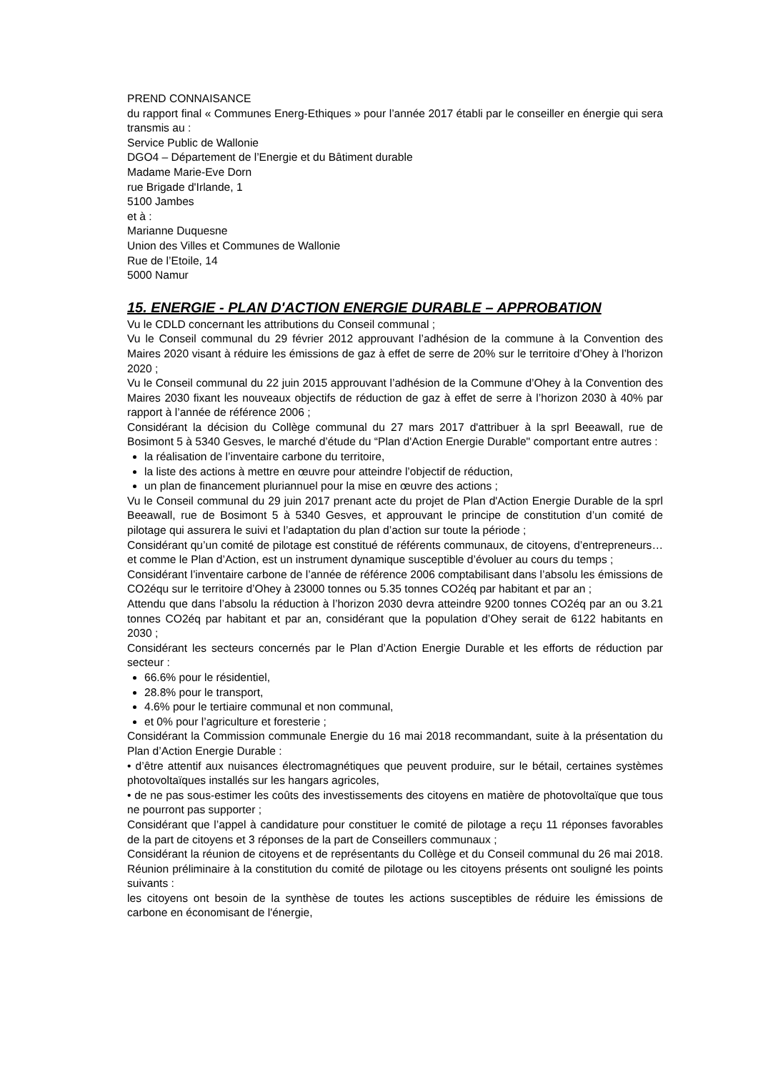PREND CONNAISANCE
du rapport final « Communes Energ-Ethiques » pour l’année 2017 établi par le conseiller en énergie qui sera transmis au :
Service Public de Wallonie
DGO4 – Département de l’Energie et du Bâtiment durable
Madame Marie-Eve Dorn
rue Brigade d'Irlande, 1
5100 Jambes
et à :
Marianne Duquesne
Union des Villes et Communes de Wallonie
Rue de l’Etoile, 14
5000 Namur
15. ENERGIE - PLAN D'ACTION ENERGIE DURABLE – APPROBATION
Vu le CDLD concernant les attributions du Conseil communal ;
Vu le Conseil communal du 29 février 2012 approuvant l’adhésion de la commune à la Convention des Maires 2020 visant à réduire les émissions de gaz à effet de serre de 20% sur le territoire d’Ohey à l’horizon 2020 ;
Vu le Conseil communal du 22 juin 2015 approuvant l’adhésion de la Commune d’Ohey à la Convention des Maires 2030 fixant les nouveaux objectifs de réduction de gaz à effet de serre à l’horizon 2030 à 40% par rapport à l’année de référence 2006 ;
Considérant la décision du Collège communal du 27 mars 2017 d'attribuer à la sprl Beeawall, rue de Bosimont 5 à 5340 Gesves, le marché d’étude du “Plan d'Action Energie Durable" comportant entre autres :
la réalisation de l’inventaire carbone du territoire,
la liste des actions à mettre en œuvre pour atteindre l’objectif de réduction,
un plan de financement pluriannuel pour la mise en œuvre des actions ;
Vu le Conseil communal du 29 juin 2017 prenant acte du projet de Plan d'Action Energie Durable de la sprl Beeawall, rue de Bosimont 5 à 5340 Gesves, et approuvant le principe de constitution d’un comité de pilotage qui assurera le suivi et l’adaptation du plan d’action sur toute la période ;
Considérant qu’un comité de pilotage est constitué de référents communaux, de citoyens, d’entrepreneurs… et comme le Plan d’Action, est un instrument dynamique susceptible d’évoluer au cours du temps ;
Considérant l’inventaire carbone de l’année de référence 2006 comptabilisant dans l’absolu les émissions de CO2équ sur le territoire d’Ohey à 23000 tonnes ou 5.35 tonnes CO2éq par habitant et par an ;
Attendu que dans l’absolu la réduction à l’horizon 2030 devra atteindre 9200 tonnes CO2éq par an ou 3.21 tonnes CO2éq par habitant et par an, considérant que la population d’Ohey serait de 6122 habitants en 2030 ;
Considérant les secteurs concernés par le Plan d’Action Energie Durable et les efforts de réduction par secteur :
66.6% pour le résidentiel,
28.8% pour le transport,
4.6% pour le tertiaire communal et non communal,
et 0% pour l’agriculture et foresterie ;
Considérant la Commission communale Energie du 16 mai 2018 recommandant, suite à la présentation du Plan d’Action Energie Durable :
• d’être attentif aux nuisances électromagnétiques que peuvent produire, sur le bétail, certaines systèmes photovoltaïques installés sur les hangars agricoles,
• de ne pas sous-estimer les coûts des investissements des citoyens en matière de photovoltaïque que tous ne pourront pas supporter ;
Considérant que l’appel à candidature pour constituer le comité de pilotage a reçu 11 réponses favorables de la part de citoyens et 3 réponses de la part de Conseillers communaux ;
Considérant la réunion de citoyens et de représentants du Collège et du Conseil communal du 26 mai 2018. Réunion préliminaire à la constitution du comité de pilotage ou les citoyens présents ont souligné les points suivants :
les citoyens ont besoin de la synthèse de toutes les actions susceptibles de réduire les émissions de carbone en économisant de l'énergie,